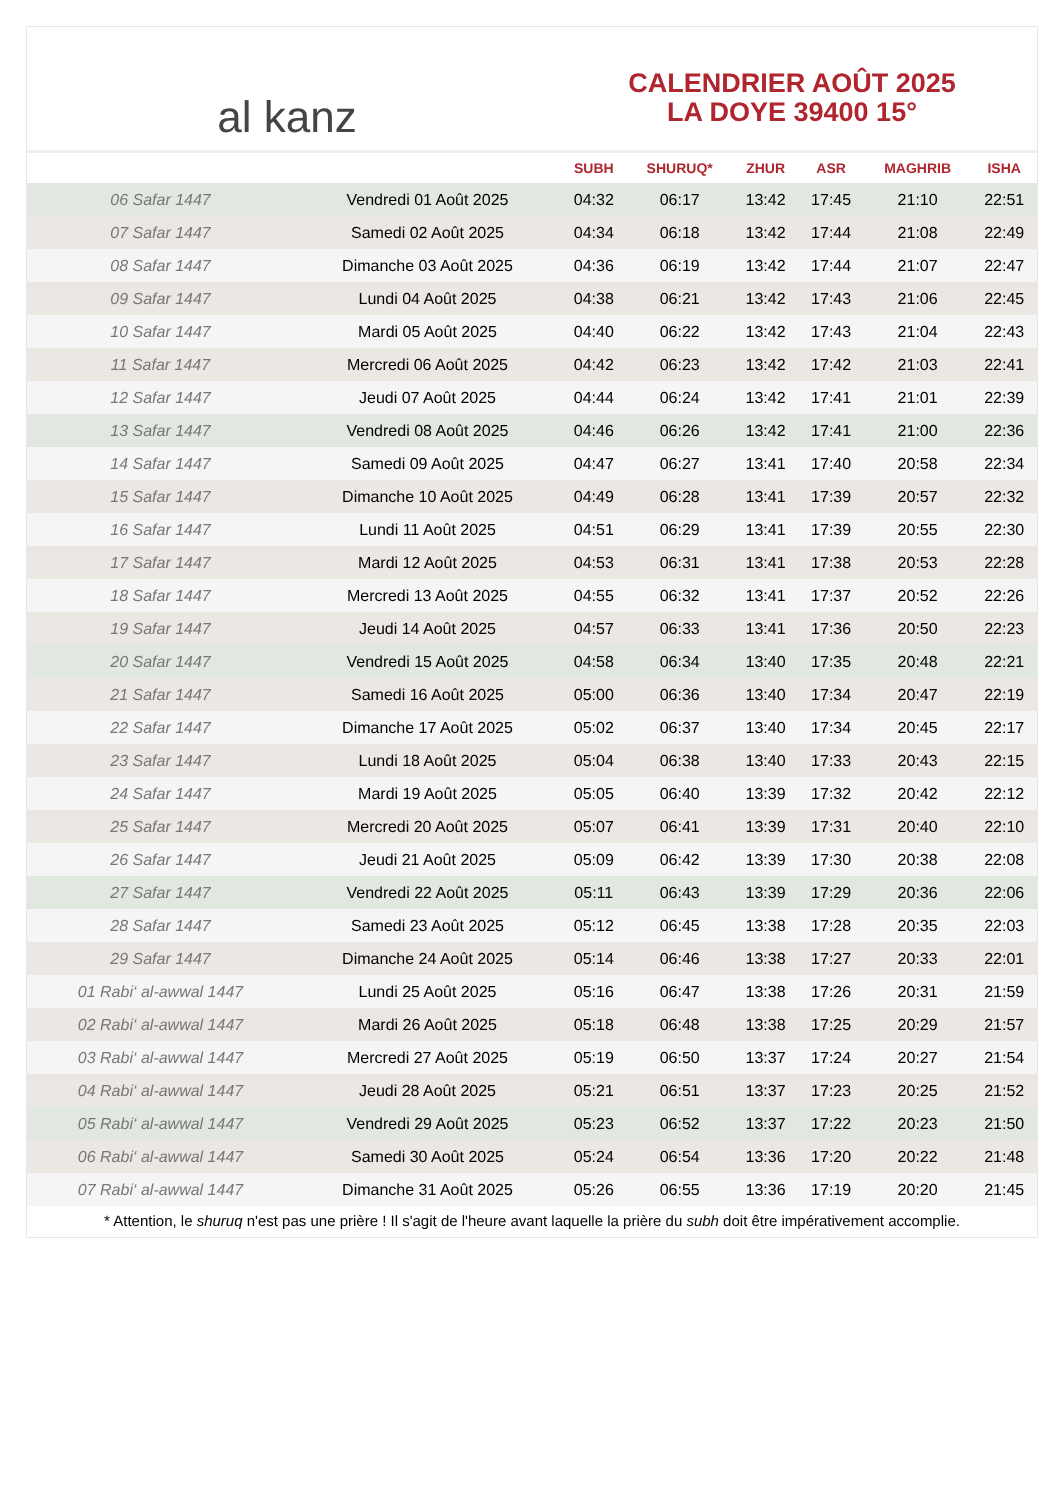al kanz
CALENDRIER AOÛT 2025
LA DOYE 39400 15°
| | | SUBH | SHURUQ* | ZHUR | ASR | MAGHRIB | ISHA |
| --- | --- | --- | --- | --- | --- | --- | --- |
| 06 Safar 1447 | Vendredi 01 Août 2025 | 04:32 | 06:17 | 13:42 | 17:45 | 21:10 | 22:51 |
| 07 Safar 1447 | Samedi 02 Août 2025 | 04:34 | 06:18 | 13:42 | 17:44 | 21:08 | 22:49 |
| 08 Safar 1447 | Dimanche 03 Août 2025 | 04:36 | 06:19 | 13:42 | 17:44 | 21:07 | 22:47 |
| 09 Safar 1447 | Lundi 04 Août 2025 | 04:38 | 06:21 | 13:42 | 17:43 | 21:06 | 22:45 |
| 10 Safar 1447 | Mardi 05 Août 2025 | 04:40 | 06:22 | 13:42 | 17:43 | 21:04 | 22:43 |
| 11 Safar 1447 | Mercredi 06 Août 2025 | 04:42 | 06:23 | 13:42 | 17:42 | 21:03 | 22:41 |
| 12 Safar 1447 | Jeudi 07 Août 2025 | 04:44 | 06:24 | 13:42 | 17:41 | 21:01 | 22:39 |
| 13 Safar 1447 | Vendredi 08 Août 2025 | 04:46 | 06:26 | 13:42 | 17:41 | 21:00 | 22:36 |
| 14 Safar 1447 | Samedi 09 Août 2025 | 04:47 | 06:27 | 13:41 | 17:40 | 20:58 | 22:34 |
| 15 Safar 1447 | Dimanche 10 Août 2025 | 04:49 | 06:28 | 13:41 | 17:39 | 20:57 | 22:32 |
| 16 Safar 1447 | Lundi 11 Août 2025 | 04:51 | 06:29 | 13:41 | 17:39 | 20:55 | 22:30 |
| 17 Safar 1447 | Mardi 12 Août 2025 | 04:53 | 06:31 | 13:41 | 17:38 | 20:53 | 22:28 |
| 18 Safar 1447 | Mercredi 13 Août 2025 | 04:55 | 06:32 | 13:41 | 17:37 | 20:52 | 22:26 |
| 19 Safar 1447 | Jeudi 14 Août 2025 | 04:57 | 06:33 | 13:41 | 17:36 | 20:50 | 22:23 |
| 20 Safar 1447 | Vendredi 15 Août 2025 | 04:58 | 06:34 | 13:40 | 17:35 | 20:48 | 22:21 |
| 21 Safar 1447 | Samedi 16 Août 2025 | 05:00 | 06:36 | 13:40 | 17:34 | 20:47 | 22:19 |
| 22 Safar 1447 | Dimanche 17 Août 2025 | 05:02 | 06:37 | 13:40 | 17:34 | 20:45 | 22:17 |
| 23 Safar 1447 | Lundi 18 Août 2025 | 05:04 | 06:38 | 13:40 | 17:33 | 20:43 | 22:15 |
| 24 Safar 1447 | Mardi 19 Août 2025 | 05:05 | 06:40 | 13:39 | 17:32 | 20:42 | 22:12 |
| 25 Safar 1447 | Mercredi 20 Août 2025 | 05:07 | 06:41 | 13:39 | 17:31 | 20:40 | 22:10 |
| 26 Safar 1447 | Jeudi 21 Août 2025 | 05:09 | 06:42 | 13:39 | 17:30 | 20:38 | 22:08 |
| 27 Safar 1447 | Vendredi 22 Août 2025 | 05:11 | 06:43 | 13:39 | 17:29 | 20:36 | 22:06 |
| 28 Safar 1447 | Samedi 23 Août 2025 | 05:12 | 06:45 | 13:38 | 17:28 | 20:35 | 22:03 |
| 29 Safar 1447 | Dimanche 24 Août 2025 | 05:14 | 06:46 | 13:38 | 17:27 | 20:33 | 22:01 |
| 01 Rabi‘ al-awwal 1447 | Lundi 25 Août 2025 | 05:16 | 06:47 | 13:38 | 17:26 | 20:31 | 21:59 |
| 02 Rabi‘ al-awwal 1447 | Mardi 26 Août 2025 | 05:18 | 06:48 | 13:38 | 17:25 | 20:29 | 21:57 |
| 03 Rabi‘ al-awwal 1447 | Mercredi 27 Août 2025 | 05:19 | 06:50 | 13:37 | 17:24 | 20:27 | 21:54 |
| 04 Rabi‘ al-awwal 1447 | Jeudi 28 Août 2025 | 05:21 | 06:51 | 13:37 | 17:23 | 20:25 | 21:52 |
| 05 Rabi‘ al-awwal 1447 | Vendredi 29 Août 2025 | 05:23 | 06:52 | 13:37 | 17:22 | 20:23 | 21:50 |
| 06 Rabi‘ al-awwal 1447 | Samedi 30 Août 2025 | 05:24 | 06:54 | 13:36 | 17:20 | 20:22 | 21:48 |
| 07 Rabi‘ al-awwal 1447 | Dimanche 31 Août 2025 | 05:26 | 06:55 | 13:36 | 17:19 | 20:20 | 21:45 |
* Attention, le shuruq n'est pas une prière ! Il s'agit de l'heure avant laquelle la prière du subh doit être impérativement accomplie.